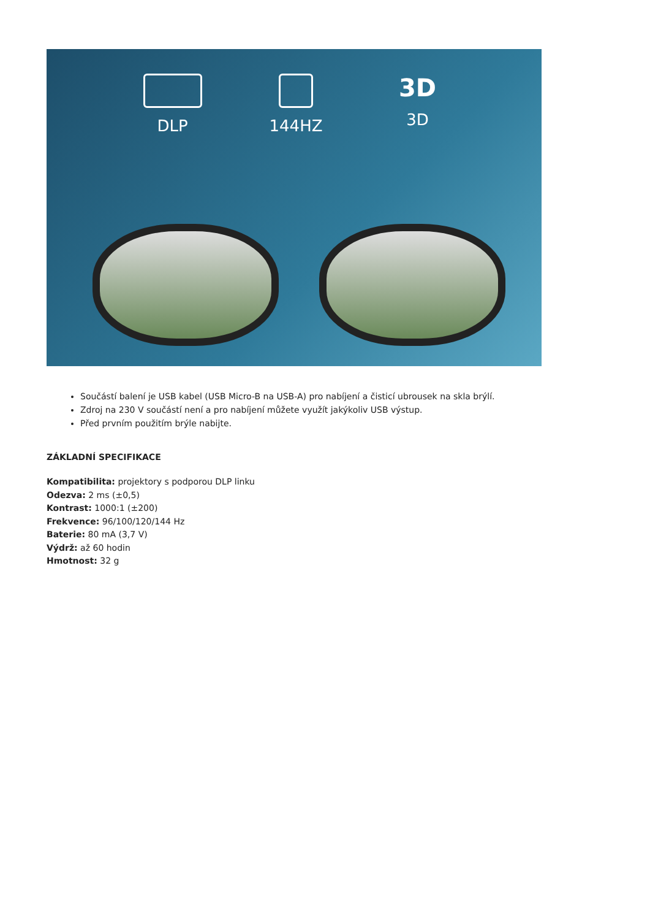DLP 144HZ
3D
3D
Součástí balení je USB kabel (USB Micro-B na USB-A) pro nabíjení a čisticí ubrousek na skla brýlí.
Zdroj na 230 V součástí není a pro nabíjení můžete využít jakýkoliv USB výstup.
Před prvním použitím brýle nabijte.
ZÁKLADNÍ SPECIFIKACE
Kompatibilita: projektory s podporou DLP linku
Odezva: 2 ms (±0,5)
Kontrast: 1000:1 (±200)
Frekvence: 96/100/120/144 Hz
Baterie: 80 mA (3,7 V)
Výdrž: až 60 hodin
Hmotnost: 32 g